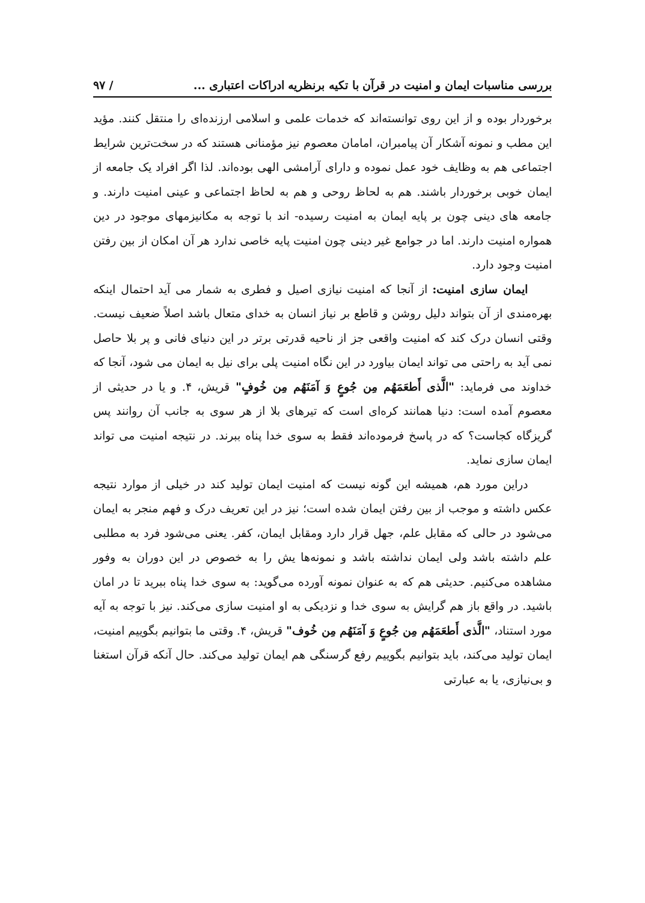بررسی مناسبات ایمان و امنیت در قرآن با تکیه برنظریه ادراکات اعتباری ... / ۹۷
برخوردار بوده و از این روی توانسته‌اند که خدمات علمی و اسلامی ارزنده‌ای را منتقل کنند. مؤید این مطب و نمونه آشکار آن پیامبران، امامان معصوم نیز مؤمنانی هستند که در سخت‌ترین شرایط اجتماعی هم به وظایف خود عمل نموده و دارای آرامشی الهی بوده‌اند. لذا اگر افراد یک جامعه از ایمان خوبی برخوردار باشند. هم به لحاظ روحی و هم به لحاظ اجتماعی و عینی امنیت دارند. و جامعه های دینی چون بر پایه ایمان به امنیت رسیده- اند با توجه به مکانیزمهای موجود در دین همواره امنیت دارند. اما در جوامع غیر دینی چون امنیت پایه خاصی ندارد هر آن امکان از بین رفتن امنیت وجود دارد.
ایمان سازی امنیت: از آنجا که امنیت نیازی اصیل و فطری به شمار می آید احتمال اینکه بهره‌مندی از آن بتواند دلیل روشن و قاطع بر نیاز انسان به خدای متعال باشد اصلاً ضعیف نیست. وقتی انسان درک کند که امنیت واقعی جز از ناحیه قدرتی برتر در این دنیای فانی و پر بلا حاصل نمی آید به راحتی می تواند ایمان بیاورد در این نگاه امنیت پلی برای نیل به ایمان می شود، آنجا که خداوند می فرماید: "الَّذی أَطعَمَهُم مِن جُوعٍ وَ آمَنَهُم مِن خُوفٍ" قریش، ۴. و یا در حدیثی از معصوم آمده است: دنیا همانند کره‌ای است که تیرهای بلا از هر سوی به جانب آن روانند پس گریزگاه کجاست؟ که در پاسخ فرموده‌اند فقط به سوی خدا پناه ببرند. در نتیجه امنیت می تواند ایمان سازی نماید.
دراین مورد هم، همیشه این گونه نیست که امنیت ایمان تولید کند در خیلی از موارد نتیجه عکس داشته و موجب از بین رفتن ایمان شده است؛ نیز در این تعریف درک و فهم منجر به ایمان می‌شود در حالی که مقابل علم، جهل قرار دارد ومقابل ایمان، کفر. یعنی می‌شود فرد به مطلبی علم داشته باشد ولی ایمان نداشته باشد و نمونه‌ها یش را به خصوص در این دوران به وفور مشاهده می‌کنیم. حدیثی هم که به عنوان نمونه آورده می‌گوید: به سوی خدا پناه ببرید تا در امان باشید. در واقع باز هم گرایش به سوی خدا و نزدیکی به او امنیت سازی می‌کند. نیز با توجه به آیه مورد استناد، "الَّذی أَطعَمَهُم مِن جُوعٍ وَ آمَنَهُم مِن خُوف" قریش، ۴. وقتی ما بتوانیم بگوییم امنیت، ایمان تولید می‌کند، باید بتوانیم بگوییم رفع گرسنگی هم ایمان تولید می‌کند. حال آنکه قرآن استغنا و بی‌نیازی، یا به عبارتی